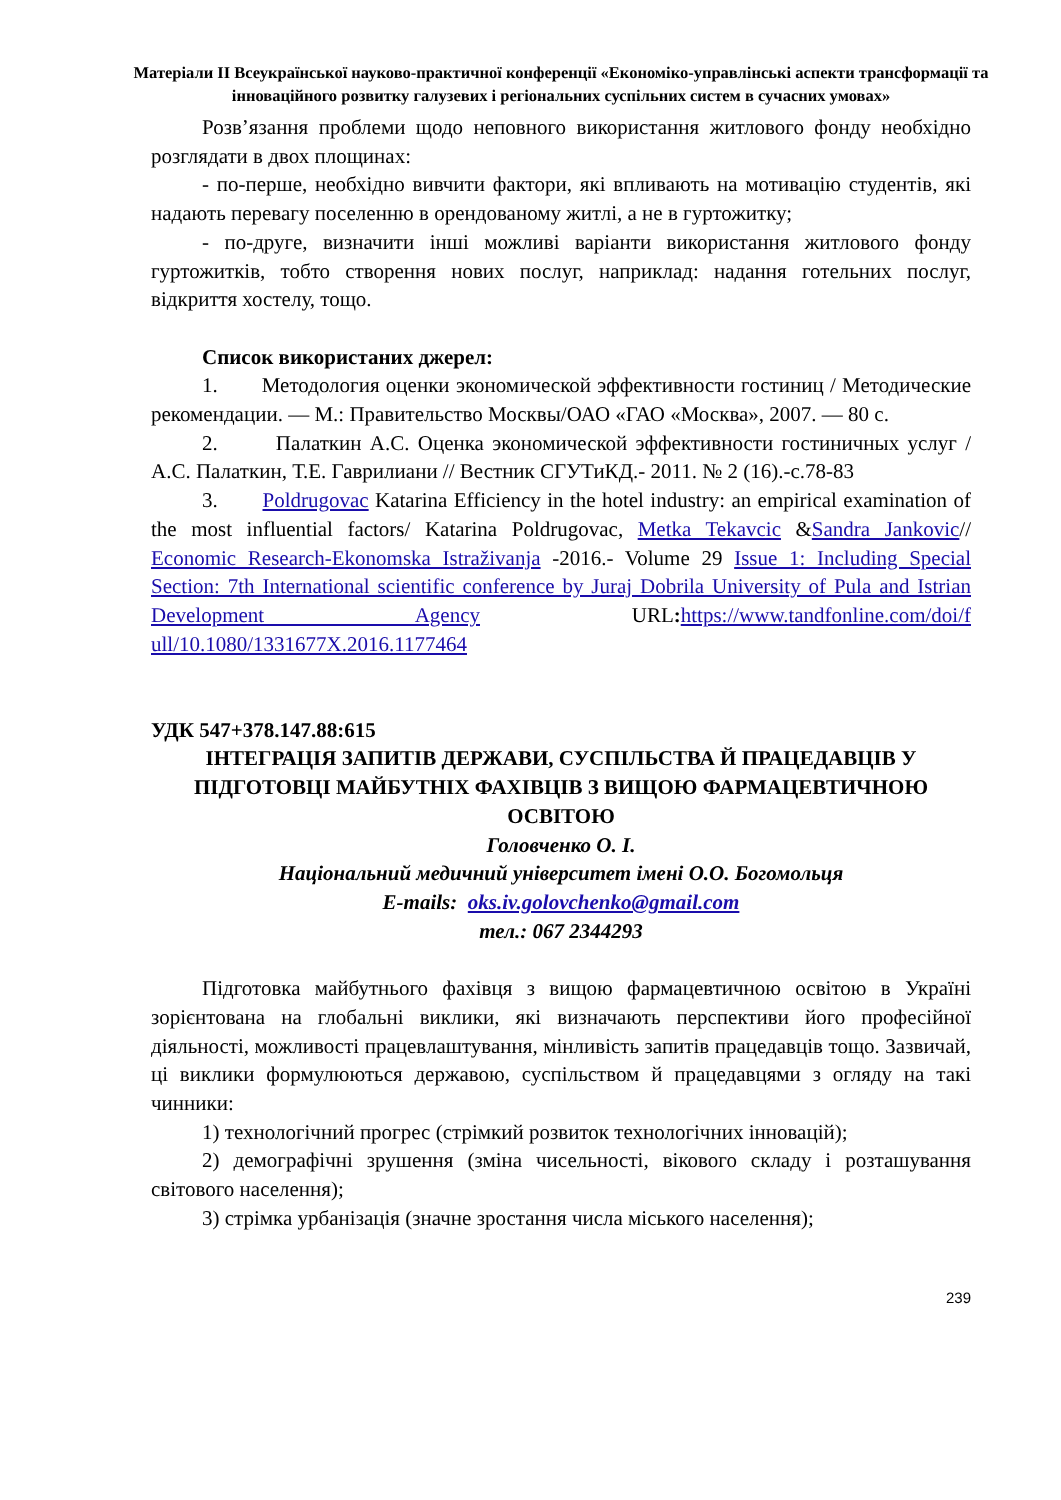Матеріали ІІ Всеукраїнської науково-практичної конференції «Економіко-управлінські аспекти трансформації та інноваційного розвитку галузевих і регіональних суспільних систем в сучасних умовах»
Розв’язання проблеми щодо неповного використання житлового фонду необхідно розглядати в двох площинах:
- по-перше, необхідно вивчити фактори, які впливають на мотивацію студентів, які надають перевагу поселенню в орендованому житлі, а не в гуртожитку;
- по-друге, визначити інші можливі варіанти використання житлового фонду гуртожитків, тобто створення нових послуг, наприклад: надання готельних послуг, відкриття хостелу, тощо.
Список використаних джерел:
1. Методология оценки экономической эффективности гостиниц / Методические рекомендации. — М.: Правительство Москвы/ОАО «ГАО «Москва», 2007. — 80 с.
2. Палаткин А.С. Оценка экономической эффективности гостиничных услуг / А.С. Палаткин, Т.Е. Гаврилиани // Вестник СГУТиКД.- 2011. № 2 (16).-с.78-83
3. Poldrugovac Katarina Efficiency in the hotel industry: an empirical examination of the most influential factors/ Katarina Poldrugovac, Metka Tekavcic &Sandra Jankovic// Economic Research-Ekonomska Istraživanja -2016.- Volume 29 Issue 1: Including Special Section: 7th International scientific conference by Juraj Dobrila University of Pula and Istrian Development Agency URL: https://www.tandfonline.com/doi/f ull/10.1080/1331677X.2016.1177464
УДК 547+378.147.88:615
ІНТЕГРАЦІЯ ЗАПИТІВ ДЕРЖАВИ, СУСПІЛЬСТВА Й ПРАЦЕДАВЦІВ У ПІДГОТОВЦІ МАЙБУТНІХ ФАХІВЦІВ З ВИЩОЮ ФАРМАЦЕВТИЧНОЮ ОСВІТОЮ
Головченко О. І.
Національний медичний університет імені О.О. Богомольця
E-mails: oks.iv.golovchenko@gmail.com
тел.: 067 2344293
Підготовка майбутнього фахівця з вищою фармацевтичною освітою в Україні зорієнтована на глобальні виклики, які визначають перспективи його професійної діяльності, можливості працевлаштування, мінливість запитів працедавців тощо. Зазвичай, ці виклики формулюються державою, суспільством й працедавцями з огляду на такі чинники:
1) технологічний прогрес (стрімкий розвиток технологічних інновацій);
2) демографічні зрушення (зміна чисельності, вікового складу і розташування світового населення);
3) стрімка урбанізація (значне зростання числа міського населення);
239